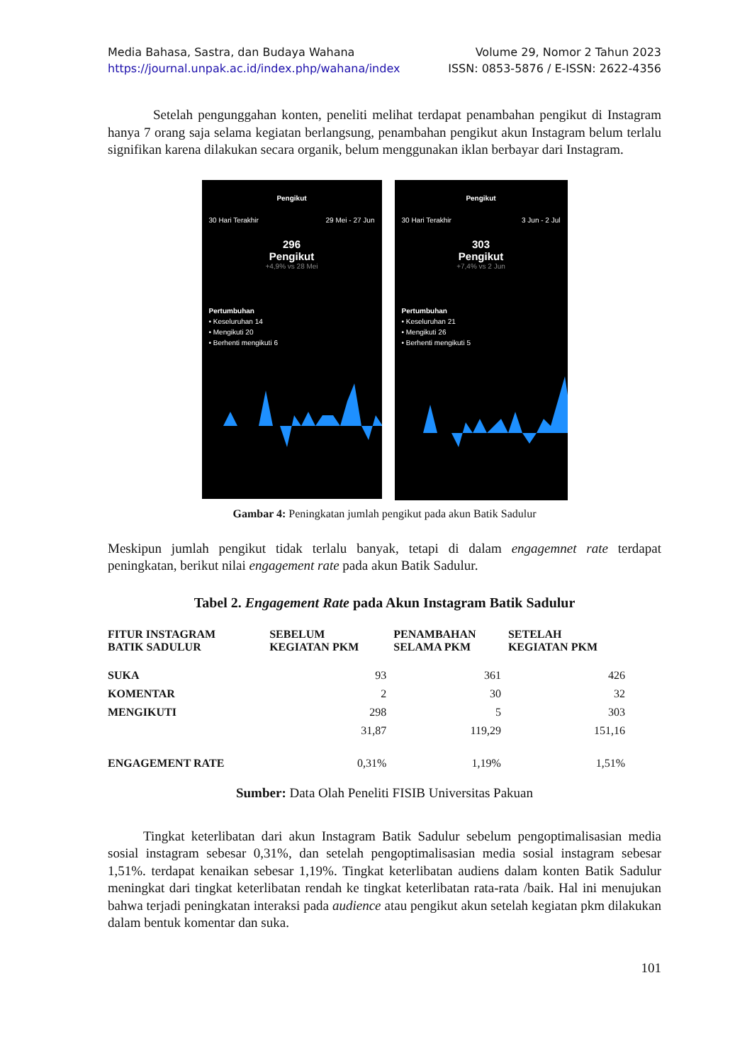Media Bahasa, Sastra, dan Budaya Wahana Volume 29, Nomor 2 Tahun 2023
https://journal.unpak.ac.id/index.php/wahana/index ISSN: 0853-5876 / E-ISSN: 2622-4356
Setelah pengunggahan konten, peneliti melihat terdapat penambahan pengikut di Instagram hanya 7 orang saja selama kegiatan berlangsung, penambahan pengikut akun Instagram belum terlalu signifikan karena dilakukan secara organik, belum menggunakan iklan berbayar dari Instagram.
Pengikut
30 Hari Terakhir 29 Mei - 27 Jun
296
Pengikut
+4,9% vs 28 Mei
Pertumbuhan
• Keseluruhan 14
• Mengikuti 20
• Berhenti mengikuti 6
Pengikut
30 Hari Terakhir 3 Jun - 2 Jul
303
Pengikut
+7,4% vs 2 Jun
Pertumbuhan
• Keseluruhan 21
• Mengikuti 26
• Berhenti mengikuti 5
Gambar 4: Peningkatan jumlah pengikut pada akun Batik Sadulur
Meskipun jumlah pengikut tidak terlalu banyak, tetapi di dalam engagemnet rate terdapat peningkatan, berikut nilai engagement rate pada akun Batik Sadulur.
Tabel 2. Engagement Rate pada Akun Instagram Batik Sadulur
| FITUR INSTAGRAM BATIK SADULUR | SEBELUM KEGIATAN PKM | PENAMBAHAN SELAMA PKM | SETELAH KEGIATAN PKM |
| --- | --- | --- | --- |
| SUKA | 93 | 361 | 426 |
| KOMENTAR | 2 | 30 | 32 |
| MENGIKUTI | 298 | 5 | 303 |
| | 31,87 | 119,29 | 151,16 |
| ENGAGEMENT RATE | 0,31% | 1,19% | 1,51% |
Sumber: Data Olah Peneliti FISIB Universitas Pakuan
Tingkat keterlibatan dari akun Instagram Batik Sadulur sebelum pengoptimalisasian media sosial instagram sebesar 0,31%, dan setelah pengoptimalisasian media sosial instagram sebesar 1,51%. terdapat kenaikan sebesar 1,19%. Tingkat keterlibatan audiens dalam konten Batik Sadulur meningkat dari tingkat keterlibatan rendah ke tingkat keterlibatan rata-rata /baik. Hal ini menujukan bahwa terjadi peningkatan interaksi pada audience atau pengikut akun setelah kegiatan pkm dilakukan dalam bentuk komentar dan suka.
101